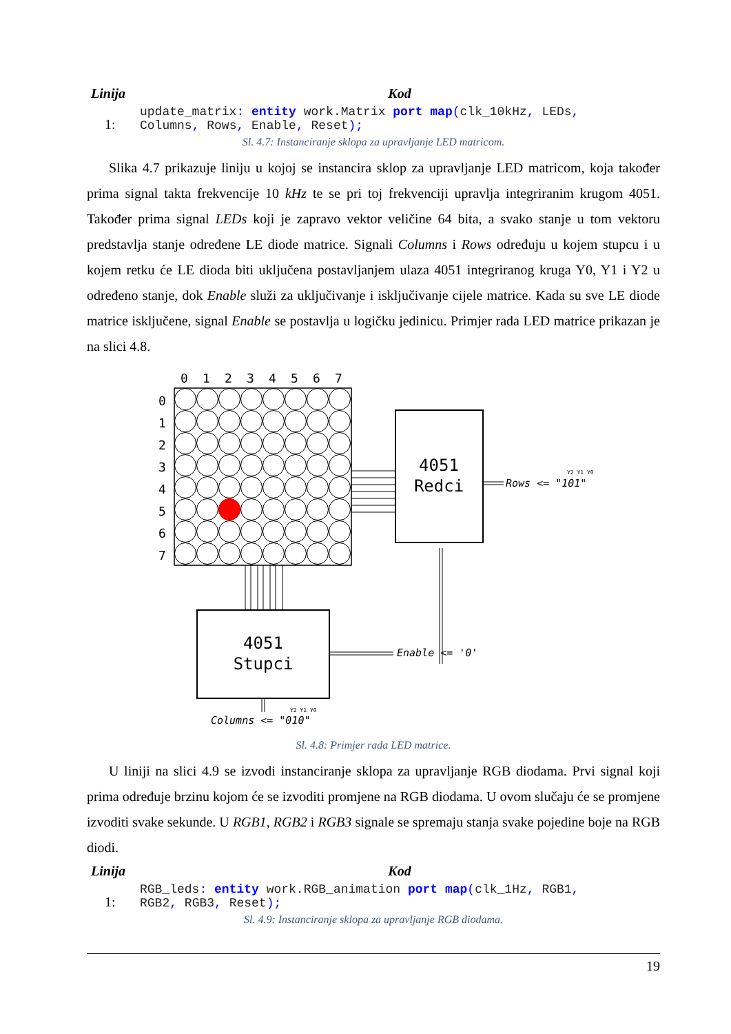| Linija | Kod |
| --- | --- |
| 1: | update_matrix : entity work.Matrix port map ( clk_10kHz , LEDs , Columns , Rows , Enable , Reset ); |
Sl. 4.7: Instanciranje sklopa za upravljanje LED matricom.
Slika 4.7 prikazuje liniju u kojoj se instancira sklop za upravljanje LED matricom, koja također prima signal takta frekvencije 10 kHz te se pri toj frekvenciji upravlja integriranim krugom 4051. Također prima signal LEDs koji je zapravo vektor veličine 64 bita, a svako stanje u tom vektoru predstavlja stanje određene LE diode matrice. Signali Columns i Rows određuju u kojem stupcu i u kojem retku će LE dioda biti uključena postavljanjem ulaza 4051 integriranog kruga Y0, Y1 i Y2 u određeno stanje, dok Enable služi za uključivanje i isključivanje cijele matrice. Kada su sve LE diode matrice isključene, signal Enable se postavlja u logičku jedinicu. Primjer rada LED matrice prikazan je na slici 4.8.
0
1
2
3
4
5
6
7
0
1
2
3
4
5
6
7
4051
Redci
4051
Stupci
Rows <= "101"
Y2 Y1 Y0
Enable <= '0'
Columns <= "010"
Y2 Y1 Y0
Sl. 4.8: Primjer rada LED matrice.
U liniji na slici 4.9 se izvodi instanciranje sklopa za upravljanje RGB diodama. Prvi signal koji prima određuje brzinu kojom će se izvoditi promjene na RGB diodama. U ovom slučaju će se promjene izvoditi svake sekunde. U RGB1, RGB2 i RGB3 signale se spremaju stanja svake pojedine boje na RGB diodi.
| Linija | Kod |
| --- | --- |
| 1: | RGB_leds : entity work.RGB_animation port map ( clk_1Hz , RGB1 , RGB2 , RGB3 , Reset ); |
Sl. 4.9: Instanciranje sklopa za upravljanje RGB diodama.
19